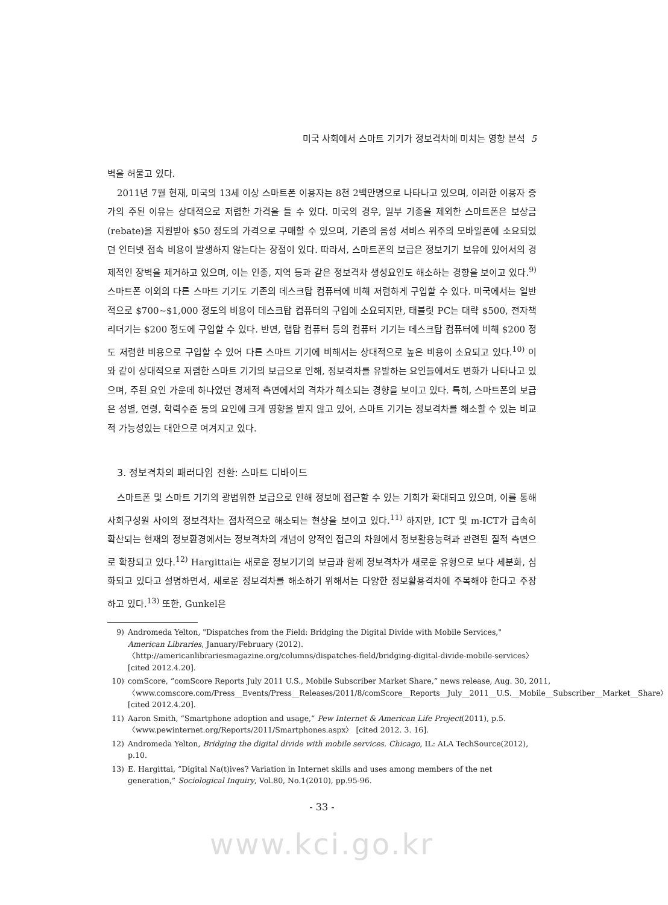미국 사회에서 스마트 기기가 정보격차에 미치는 영향 분석 5
벽을 허물고 있다.
2011년 7월 현재, 미국의 13세 이상 스마트폰 이용자는 8천 2백만명으로 나타나고 있으며, 이러한 이용자 증가의 주된 이유는 상대적으로 저렴한 가격을 들 수 있다. 미국의 경우, 일부 기종을 제외한 스마트폰은 보상금(rebate)을 지원받아 $50 정도의 가격으로 구매할 수 있으며, 기존의 음성 서비스 위주의 모바일폰에 소요되었던 인터넷 접속 비용이 발생하지 않는다는 장점이 있다. 따라서, 스마트폰의 보급은 정보기기 보유에 있어서의 경제적인 장벽을 제거하고 있으며, 이는 인종, 지역 등과 같은 정보격차 생성요인도 해소하는 경향을 보이고 있다.<sup>9)</sup> 스마트폰 이외의 다른 스마트 기기도 기존의 데스크탑 컴퓨터에 비해 저렴하게 구입할 수 있다. 미국에서는 일반적으로 $700~$1,000 정도의 비용이 데스크탑 컴퓨터의 구입에 소요되지만, 태블릿 PC는 대략 $500, 전자책 리더기는 $200 정도에 구입할 수 있다. 반면, 랩탑 컴퓨터 등의 컴퓨터 기기는 데스크탑 컴퓨터에 비해 $200 정도 저렴한 비용으로 구입할 수 있어 다른 스마트 기기에 비해서는 상대적으로 높은 비용이 소요되고 있다.<sup>10)</sup> 이와 같이 상대적으로 저렴한 스마트 기기의 보급으로 인해, 정보격차를 유발하는 요인들에서도 변화가 나타나고 있으며, 주된 요인 가운데 하나였던 경제적 측면에서의 격차가 해소되는 경향을 보이고 있다. 특히, 스마트폰의 보급은 성별, 연령, 학력수준 등의 요인에 크게 영향을 받지 않고 있어, 스마트 기기는 정보격차를 해소할 수 있는 비교적 가능성있는 대안으로 여겨지고 있다.
3. 정보격차의 패러다임 전환: 스마트 디바이드
스마트폰 및 스마트 기기의 광범위한 보급으로 인해 정보에 접근할 수 있는 기회가 확대되고 있으며, 이를 통해 사회구성원 사이의 정보격차는 점차적으로 해소되는 현상을 보이고 있다.<sup>11)</sup> 하지만, ICT 및 m-ICT가 급속히 확산되는 현재의 정보환경에서는 정보격차의 개념이 양적인 접근의 차원에서 정보활용능력과 관련된 질적 측면으로 확장되고 있다.<sup>12)</sup> Hargittai는 새로운 정보기기의 보급과 함께 정보격차가 새로운 유형으로 보다 세분화, 심화되고 있다고 설명하면서, 새로운 정보격차를 해소하기 위해서는 다양한 정보활용격차에 주목해야 한다고 주장하고 있다.<sup>13)</sup> 또한, Gunkel은
9) Andromeda Yelton, "Dispatches from the Field: Bridging the Digital Divide with Mobile Services," American Libraries, January/February (2012). 〈http://americanlibrariesmagazine.org/columns/dispatches-field/bridging-digital-divide-mobile-services〉 [cited 2012.4.20].
10) comScore, “comScore Reports July 2011 U.S., Mobile Subscriber Market Share,” news release, Aug. 30, 2011, 〈www.comscore.com/Press__Events/Press__Releases/2011/8/comScore__Reports__July__2011__U.S.__Mobile__Subscriber__Market__Share〉 [cited 2012.4.20].
11) Aaron Smith, “Smartphone adoption and usage,” Pew Internet & American Life Project(2011), p.5. 〈www.pewinternet.org/Reports/2011/Smartphones.aspx〉 [cited 2012. 3. 16].
12) Andromeda Yelton, Bridging the digital divide with mobile services. Chicago, IL: ALA TechSource(2012), p.10.
13) E. Hargittai, “Digital Na(t)ives? Variation in Internet skills and uses among members of the net generation,” Sociological Inquiry, Vol.80, No.1(2010), pp.95-96.
- 33 -
www.kci.go.kr